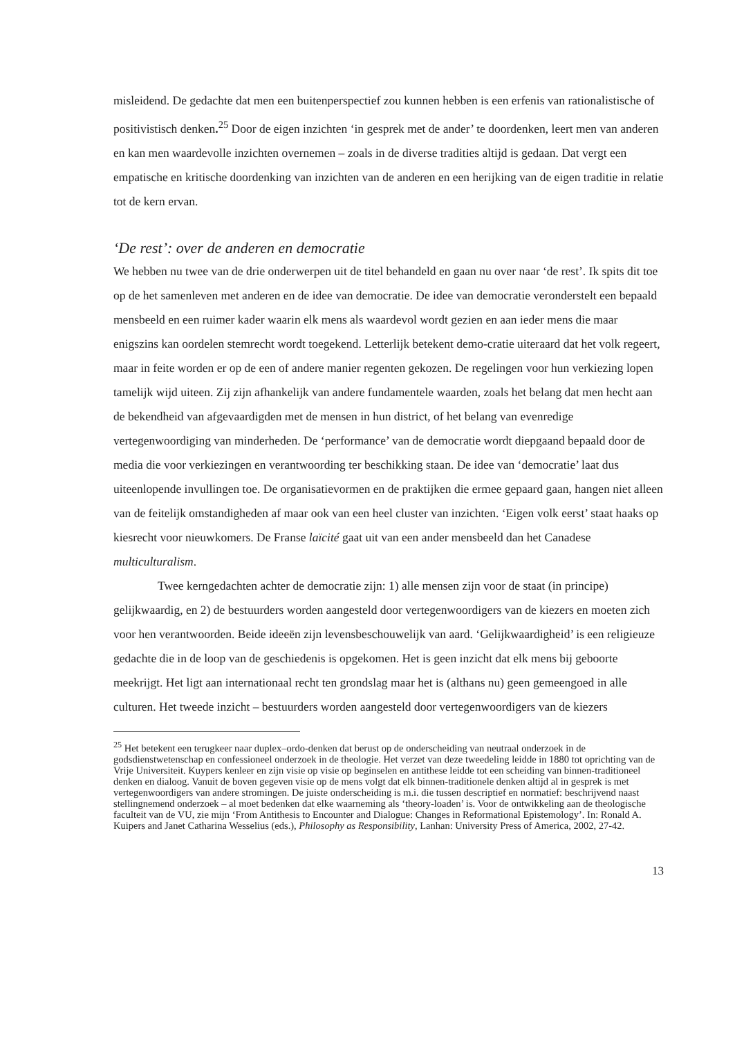misleidend. De gedachte dat men een buitenperspectief zou kunnen hebben is een erfenis van rationalistische of positivistisch denken.<sup>25</sup> Door de eigen inzichten ‘in gesprek met de ander’ te doordenken, leert men van anderen en kan men waardevolle inzichten overnemen – zoals in de diverse tradities altijd is gedaan. Dat vergt een empatische en kritische doordenking van inzichten van de anderen en een herijking van de eigen traditie in relatie tot de kern ervan.
‘De rest’: over de anderen en democratie
We hebben nu twee van de drie onderwerpen uit de titel behandeld en gaan nu over naar ‘de rest’. Ik spits dit toe op de het samenleven met anderen en de idee van democratie. De idee van democratie veronderstelt een bepaald mensbeeld en een ruimer kader waarin elk mens als waardevol wordt gezien en aan ieder mens die maar enigszins kan oordelen stemrecht wordt toegekend. Letterlijk betekent demo-cratie uiteraard dat het volk regeert, maar in feite worden er op de een of andere manier regenten gekozen. De regelingen voor hun verkiezing lopen tamelijk wijd uiteen. Zij zijn afhankelijk van andere fundamentele waarden, zoals het belang dat men hecht aan de bekendheid van afgevaardigden met de mensen in hun district, of het belang van evenredige vertegenwoordiging van minderheden. De ‘performance’ van de democratie wordt diepgaand bepaald door de media die voor verkiezingen en verantwoording ter beschikking staan. De idee van ‘democratie’ laat dus uiteenlopende invullingen toe. De organisatievormen en de praktijken die ermee gepaard gaan, hangen niet alleen van de feitelijk omstandigheden af maar ook van een heel cluster van inzichten. ‘Eigen volk eerst’ staat haaks op kiesrecht voor nieuwkomers. De Franse laïcité gaat uit van een ander mensbeeld dan het Canadese multiculturalism.
Twee kerngedachten achter de democratie zijn: 1) alle mensen zijn voor de staat (in principe) gelijkwaardig, en 2) de bestuurders worden aangesteld door vertegenwoordigers van de kiezers en moeten zich voor hen verantwoorden. Beide ideeën zijn levensbeschouwelijk van aard. ‘Gelijkwaardigheid’ is een religieuze gedachte die in de loop van de geschiedenis is opgekomen. Het is geen inzicht dat elk mens bij geboorte meekrijgt. Het ligt aan internationaal recht ten grondslag maar het is (althans nu) geen gemeengoed in alle culturen. Het tweede inzicht – bestuurders worden aangesteld door vertegenwoordigers van de kiezers
<sup>25</sup> Het betekent een terugkeer naar duplex–ordo-denken dat berust op de onderscheiding van neutraal onderzoek in de godsdienstwetenschap en confessioneel onderzoek in de theologie. Het verzet van deze tweedeling leidde in 1880 tot oprichting van de Vrije Universiteit. Kuypers kenleer en zijn visie op visie op beginselen en antithese leidde tot een scheiding van binnen-traditioneel denken en dialoog. Vanuit de boven gegeven visie op de mens volgt dat elk binnen-traditionele denken altijd al in gesprek is met vertegenwoordigers van andere stromingen. De juiste onderscheiding is m.i. die tussen descriptief en normatief: beschrijvend naast stellingnemend onderzoek – al moet bedenken dat elke waarneming als ‘theory-loaden’ is. Voor de ontwikkeling aan de theologische faculteit van de VU, zie mijn ‘From Antithesis to Encounter and Dialogue: Changes in Reformational Epistemology’. In: Ronald A. Kuipers and Janet Catharina Wesselius (eds.), Philosophy as Responsibility, Lanhan: University Press of America, 2002, 27-42.
13